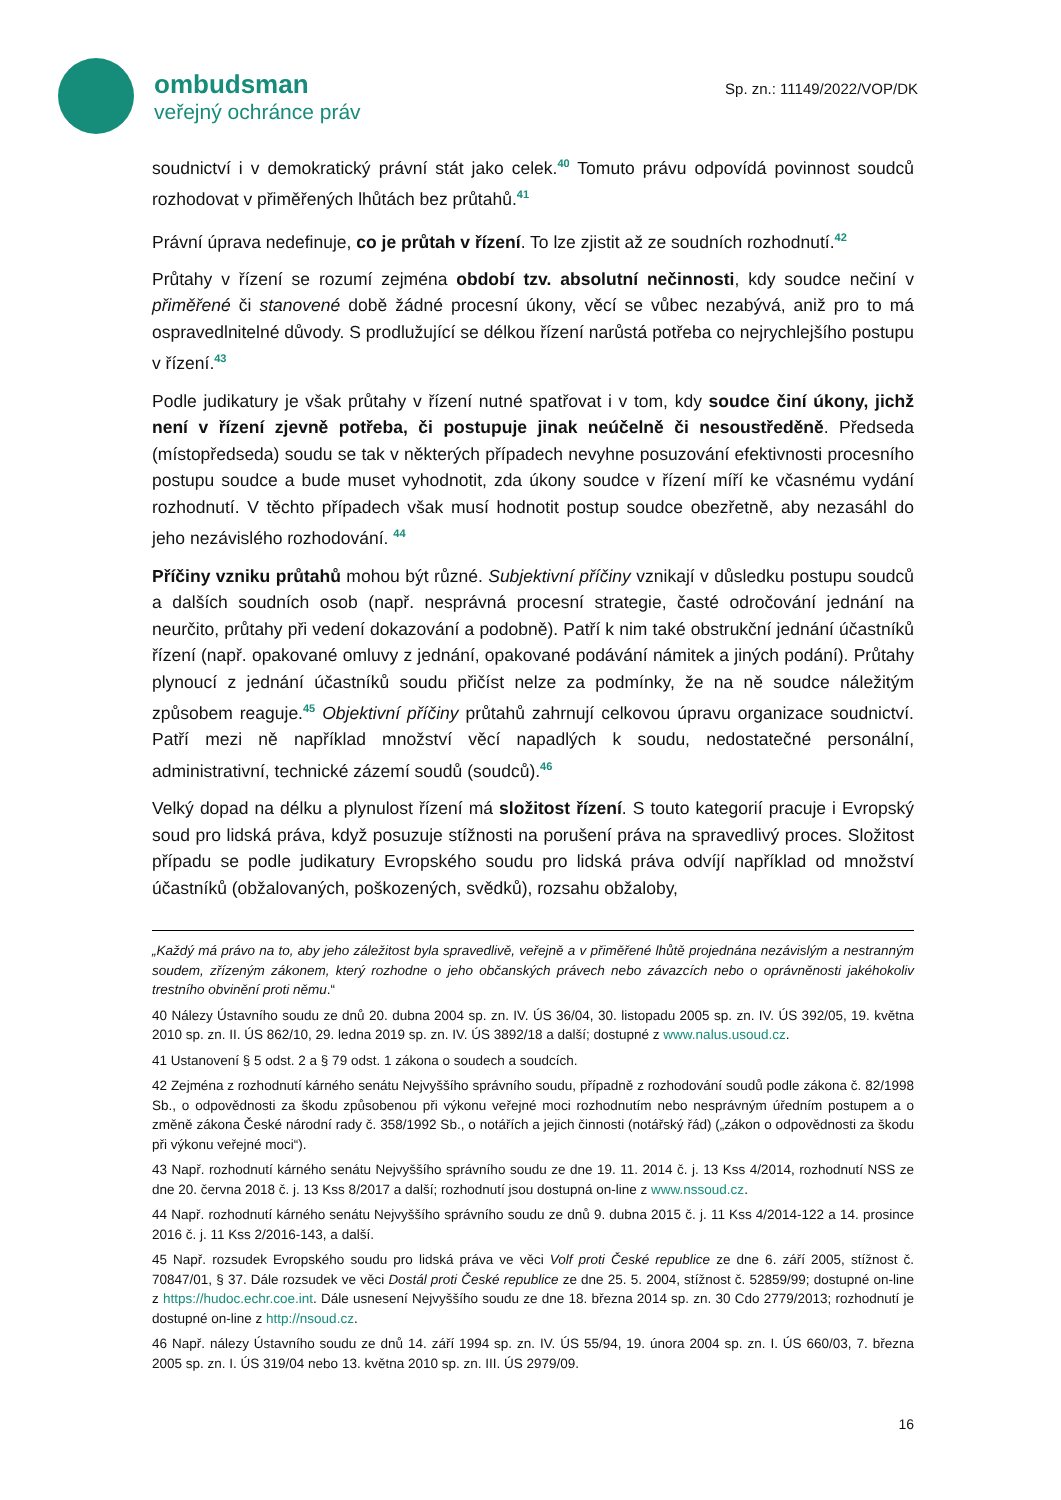ombudsman
veřejný ochránce práv
Sp. zn.: 11149/2022/VOP/DK
soudnictví i v demokratický právní stát jako celek.<sup>40</sup> Tomuto právu odpovídá povinnost soudců rozhodovat v přiměřených lhůtách bez průtahů.<sup>41</sup>
Právní úprava nedefinuje, co je průtah v řízení. To lze zjistit až ze soudních rozhodnutí.<sup>42</sup>
Průtahy v řízení se rozumí zejména období tzv. absolutní nečinnosti, kdy soudce nečiní v přiměřené či stanovené době žádné procesní úkony, věcí se vůbec nezabývá, aniž pro to má ospravedlnitelné důvody. S prodlužující se délkou řízení narůstá potřeba co nejrychlejšího postupu v řízení.<sup>43</sup>
Podle judikatury je však průtahy v řízení nutné spatřovat i v tom, kdy soudce činí úkony, jichž není v řízení zjevně potřeba, či postupuje jinak neúčelně či nesoustředěně. Předseda (místopředseda) soudu se tak v některých případech nevyhne posuzování efektivnosti procesního postupu soudce a bude muset vyhodnotit, zda úkony soudce v řízení míří ke včasnému vydání rozhodnutí. V těchto případech však musí hodnotit postup soudce obezřetně, aby nezasáhl do jeho nezávislého rozhodování. <sup>44</sup>
Příčiny vzniku průtahů mohou být různé. Subjektivní příčiny vznikají v důsledku postupu soudců a dalších soudních osob (např. nesprávná procesní strategie, časté odročování jednání na neurčito, průtahy při vedení dokazování a podobně). Patří k nim také obstrukční jednání účastníků řízení (např. opakované omluvy z jednání, opakované podávání námitek a jiných podání). Průtahy plynoucí z jednání účastníků soudu přičíst nelze za podmínky, že na ně soudce náležitým způsobem reaguje.<sup>45</sup> Objektivní příčiny průtahů zahrnují celkovou úpravu organizace soudnictví. Patří mezi ně například množství věcí napadlých k soudu, nedostatečné personální, administrativní, technické zázemí soudů (soudců).<sup>46</sup>
Velký dopad na délku a plynulost řízení má složitost řízení. S touto kategorií pracuje i Evropský soud pro lidská práva, když posuzuje stížnosti na porušení práva na spravedlivý proces. Složitost případu se podle judikatury Evropského soudu pro lidská práva odvíjí například od množství účastníků (obžalovaných, poškozených, svědků), rozsahu obžaloby,
„Každý má právo na to, aby jeho záležitost byla spravedlivě, veřejně a v přiměřené lhůtě projednána nezávislým a nestranným soudem, zřízeným zákonem, který rozhodne o jeho občanských právech nebo závazcích nebo o oprávněnosti jakéhokoliv trestního obvinění proti němu.“
40 Nálezy Ústavního soudu ze dnů 20. dubna 2004 sp. zn. IV. ÚS 36/04, 30. listopadu 2005 sp. zn. IV. ÚS 392/05, 19. května 2010 sp. zn. II. ÚS 862/10, 29. ledna 2019 sp. zn. IV. ÚS 3892/18 a další; dostupné z www.nalus.usoud.cz.
41 Ustanovení § 5 odst. 2 a § 79 odst. 1 zákona o soudech a soudcích.
42 Zejména z rozhodnutí kárného senátu Nejvyššího správního soudu, případně z rozhodování soudů podle zákona č. 82/1998 Sb., o odpovědnosti za škodu způsobenou při výkonu veřejné moci rozhodnutím nebo nesprávným úředním postupem a o změně zákona České národní rady č. 358/1992 Sb., o notářích a jejich činnosti (notářský řád) („zákon o odpovědnosti za škodu při výkonu veřejné moci“).
43 Např. rozhodnutí kárného senátu Nejvyššího správního soudu ze dne 19. 11. 2014 č. j. 13 Kss 4/2014, rozhodnutí NSS ze dne 20. června 2018 č. j. 13 Kss 8/2017 a další; rozhodnutí jsou dostupná on-line z www.nssoud.cz.
44 Např. rozhodnutí kárného senátu Nejvyššího správního soudu ze dnů 9. dubna 2015 č. j. 11 Kss 4/2014-122 a 14. prosince 2016 č. j. 11 Kss 2/2016-143, a další.
45 Např. rozsudek Evropského soudu pro lidská práva ve věci Volf proti České republice ze dne 6. září 2005, stížnost č. 70847/01, § 37. Dále rozsudek ve věci Dostál proti České republice ze dne 25. 5. 2004, stížnost č. 52859/99; dostupné on-line z https://hudoc.echr.coe.int. Dále usnesení Nejvyššího soudu ze dne 18. března 2014 sp. zn. 30 Cdo 2779/2013; rozhodnutí je dostupné on-line z http://nsoud.cz.
46 Např. nálezy Ústavního soudu ze dnů 14. září 1994 sp. zn. IV. ÚS 55/94, 19. února 2004 sp. zn. I. ÚS 660/03, 7. března 2005 sp. zn. I. ÚS 319/04 nebo 13. května 2010 sp. zn. III. ÚS 2979/09.
16